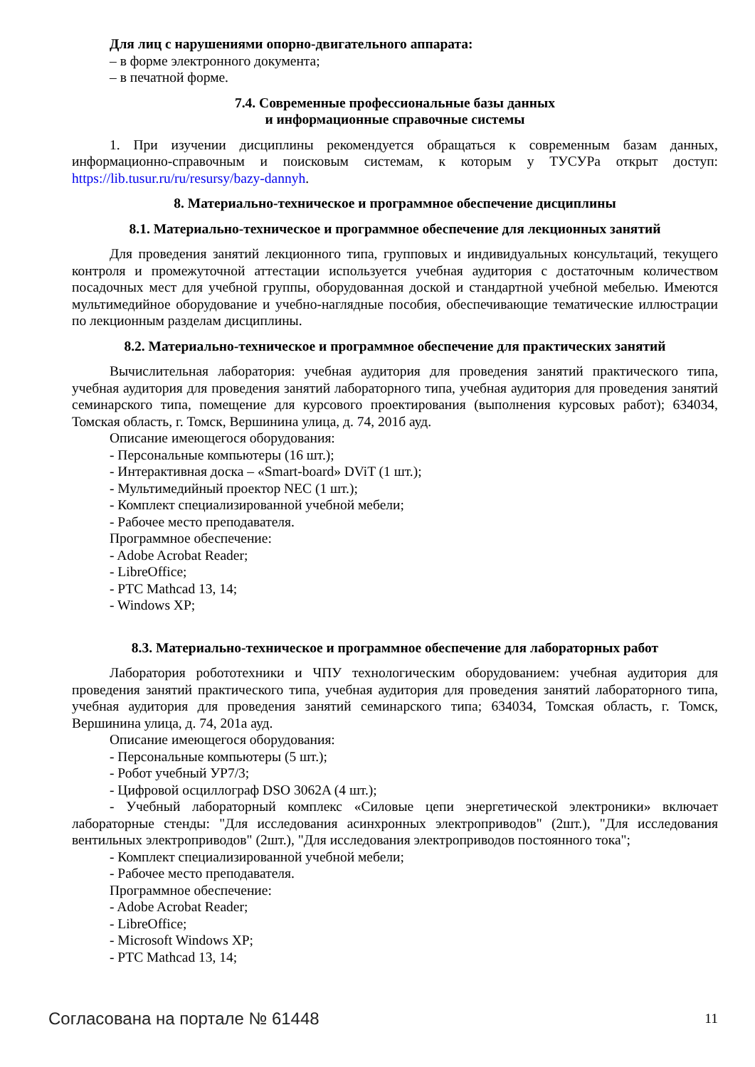Для лиц с нарушениями опорно-двигательного аппарата:
– в форме электронного документа;
– в печатной форме.
7.4. Современные профессиональные базы данных
и информационные справочные системы
1. При изучении дисциплины рекомендуется обращаться к современным базам данных, информационно-справочным и поисковым системам, к которым у ТУСУРа открыт доступ: https://lib.tusur.ru/ru/resursy/bazy-dannyh.
8. Материально-техническое и программное обеспечение дисциплины
8.1. Материально-техническое и программное обеспечение для лекционных занятий
Для проведения занятий лекционного типа, групповых и индивидуальных консультаций, текущего контроля и промежуточной аттестации используется учебная аудитория с достаточным количеством посадочных мест для учебной группы, оборудованная доской и стандартной учебной мебелью. Имеются мультимедийное оборудование и учебно-наглядные пособия, обеспечивающие тематические иллюстрации по лекционным разделам дисциплины.
8.2. Материально-техническое и программное обеспечение для практических занятий
Вычислительная лаборатория: учебная аудитория для проведения занятий практического типа, учебная аудитория для проведения занятий лабораторного типа, учебная аудитория для проведения занятий семинарского типа, помещение для курсового проектирования (выполнения курсовых работ); 634034, Томская область, г. Томск, Вершинина улица, д. 74, 201б ауд.
Описание имеющегося оборудования:
- Персональные компьютеры (16 шт.);
- Интерактивная доска – «Smart-board» DViT (1 шт.);
- Мультимедийный проектор NEC (1 шт.);
- Комплект специализированной учебной мебели;
- Рабочее место преподавателя.
Программное обеспечение:
- Adobe Acrobat Reader;
- LibreOffice;
- PTC Mathcad 13, 14;
- Windows XP;
8.3. Материально-техническое и программное обеспечение для лабораторных работ
Лаборатория робототехники и ЧПУ технологическим оборудованием: учебная аудитория для проведения занятий практического типа, учебная аудитория для проведения занятий лабораторного типа, учебная аудитория для проведения занятий семинарского типа; 634034, Томская область, г. Томск, Вершинина улица, д. 74, 201а ауд.
Описание имеющегося оборудования:
- Персональные компьютеры (5 шт.);
- Робот учебный УР7/3;
- Цифровой осциллограф DSO 3062A (4 шт.);
- Учебный лабораторный комплекс «Силовые цепи энергетической электроники» включает лабораторные стенды: "Для исследования асинхронных электроприводов" (2шт.), "Для исследования вентильных электроприводов" (2шт.), "Для исследования электроприводов постоянного тока";
- Комплект специализированной учебной мебели;
- Рабочее место преподавателя.
Программное обеспечение:
- Adobe Acrobat Reader;
- LibreOffice;
- Microsoft Windows XP;
- PTC Mathcad 13, 14;
Согласована на портале № 61448 11